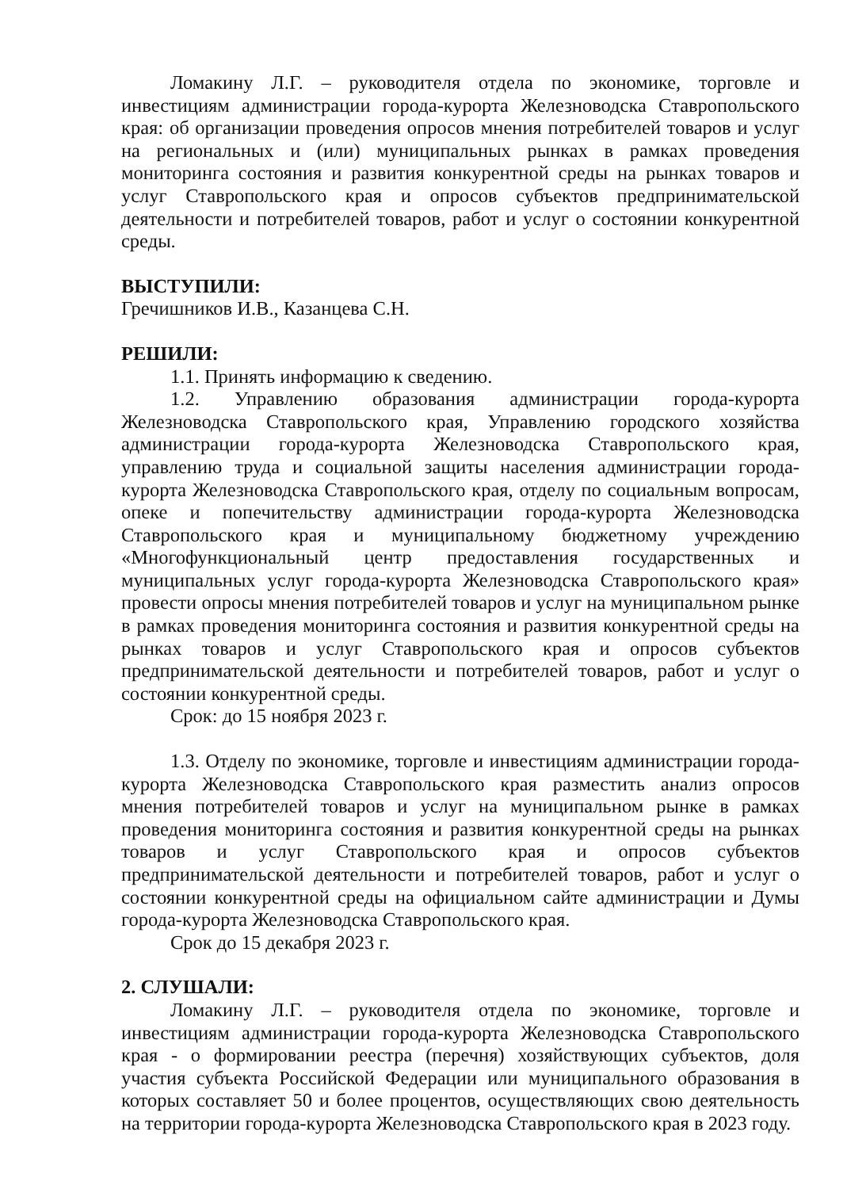Ломакину Л.Г. – руководителя отдела по экономике, торговле и инвестициям администрации города-курорта Железноводска Ставропольского края: об организации проведения опросов мнения потребителей товаров и услуг на региональных и (или) муниципальных рынках в рамках проведения мониторинга состояния и развития конкурентной среды на рынках товаров и услуг Ставропольского края и опросов субъектов предпринимательской деятельности и потребителей товаров, работ и услуг о состоянии конкурентной среды.
ВЫСТУПИЛИ:
Гречишников И.В., Казанцева С.Н.
РЕШИЛИ:
1.1. Принять информацию к сведению.
1.2. Управлению образования администрации города-курорта Железноводска Ставропольского края, Управлению городского хозяйства администрации города-курорта Железноводска Ставропольского края, управлению труда и социальной защиты населения администрации города-курорта Железноводска Ставропольского края, отделу по социальным вопросам, опеке и попечительству администрации города-курорта Железноводска Ставропольского края и муниципальному бюджетному учреждению «Многофункциональный центр предоставления государственных и муниципальных услуг города-курорта Железноводска Ставропольского края» провести опросы мнения потребителей товаров и услуг на муниципальном рынке в рамках проведения мониторинга состояния и развития конкурентной среды на рынках товаров и услуг Ставропольского края и опросов субъектов предпринимательской деятельности и потребителей товаров, работ и услуг о состоянии конкурентной среды.
Срок: до 15 ноября 2023 г.
1.3. Отделу по экономике, торговле и инвестициям администрации города-курорта Железноводска Ставропольского края разместить анализ опросов мнения потребителей товаров и услуг на муниципальном рынке в рамках проведения мониторинга состояния и развития конкурентной среды на рынках товаров и услуг Ставропольского края и опросов субъектов предпринимательской деятельности и потребителей товаров, работ и услуг о состоянии конкурентной среды на официальном сайте администрации и Думы города-курорта Железноводска Ставропольского края.
Срок до 15 декабря 2023 г.
2. СЛУШАЛИ:
Ломакину Л.Г. – руководителя отдела по экономике, торговле и инвестициям администрации города-курорта Железноводска Ставропольского края - о формировании реестра (перечня) хозяйствующих субъектов, доля участия субъекта Российской Федерации или муниципального образования в которых составляет 50 и более процентов, осуществляющих свою деятельность на территории города-курорта Железноводска Ставропольского края в 2023 году.